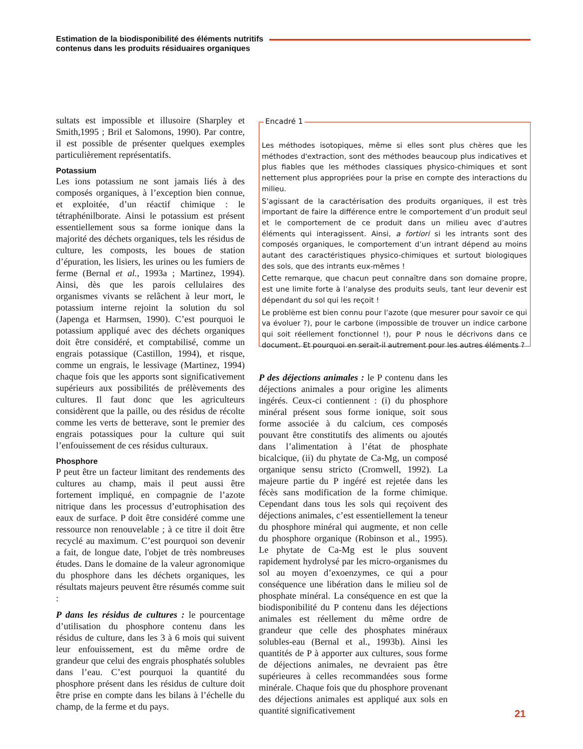Estimation de la biodisponibilité des éléments nutritifs
contenus dans les produits résiduaires organiques
sultats est impossible et illusoire (Sharpley et Smith,1995 ; Bril et Salomons, 1990). Par contre, il est possible de présenter quelques exemples particulièrement représentatifs.
Potassium
Les ions potassium ne sont jamais liés à des composés organiques, à l’exception bien connue, et exploitée, d’un réactif chimique : le tétraphénilborate. Ainsi le potassium est présent essentiellement sous sa forme ionique dans la majorité des déchets organiques, tels les résidus de culture, les composts, les boues de station d’épuration, les lisiers, les urines ou les fumiers de ferme (Bernal et al., 1993a ; Martinez, 1994). Ainsi, dès que les parois cellulaires des organismes vivants se relâchent à leur mort, le potassium interne rejoint la solution du sol (Japenga et Harmsen, 1990). C’est pourquoi le potassium appliqué avec des déchets organiques doit être considéré, et comptabilisé, comme un engrais potassique (Castillon, 1994), et risque, comme un engrais, le lessivage (Martinez, 1994) chaque fois que les apports sont significativement supérieurs aux possibilités de prélèvements des cultures. Il faut donc que les agriculteurs considèrent que la paille, ou des résidus de récolte comme les verts de betterave, sont le premier des engrais potassiques pour la culture qui suit l’enfouissement de ces résidus culturaux.
Phosphore
P peut être un facteur limitant des rendements des cultures au champ, mais il peut aussi être fortement impliqué, en compagnie de l’azote nitrique dans les processus d’eutrophisation des eaux de surface. P doit être considéré comme une ressource non renouvelable ; à ce titre il doit être recyclé au maximum. C’est pourquoi son devenir a fait, de longue date, l'objet de très nombreuses études. Dans le domaine de la valeur agronomique du phosphore dans les déchets organiques, les résultats majeurs peuvent être résumés comme suit :
P dans les résidus de cultures : le pourcentage d’utilisation du phosphore contenu dans les résidus de culture, dans les 3 à 6 mois qui suivent leur enfouissement, est du même ordre de grandeur que celui des engrais phosphatés solubles dans l’eau. C’est pourquoi la quantité du phosphore présent dans les résidus de culture doit être prise en compte dans les bilans à l’échelle du champ, de la ferme et du pays.
Encadré 1
Les méthodes isotopiques, même si elles sont plus chères que les méthodes d'extraction, sont des méthodes beaucoup plus indicatives et plus fiables que les méthodes classiques physico-chimiques et sont nettement plus appropriées pour la prise en compte des interactions du milieu.
S’agissant de la caractérisation des produits organiques, il est très important de faire la différence entre le comportement d’un produit seul et le comportement de ce produit dans un milieu avec d’autres éléments qui interagissent. Ainsi, a fortiori si les intrants sont des composés organiques, le comportement d’un intrant dépend au moins autant des caractéristiques physico-chimiques et surtout biologiques des sols, que des intrants eux-mêmes !
Cette remarque, que chacun peut connaître dans son domaine propre, est une limite forte à l’analyse des produits seuls, tant leur devenir est dépendant du sol qui les reçoit !
Le problème est bien connu pour l’azote (que mesurer pour savoir ce qui va évoluer ?), pour le carbone (impossible de trouver un indice carbone qui soit réellement fonctionnel !), pour P nous le décrivons dans ce document. Et pourquoi en serait-il autrement pour les autres éléments ?
P des déjections animales : le P contenu dans les déjections animales a pour origine les aliments ingérés. Ceux-ci contiennent : (i) du phosphore minéral présent sous forme ionique, soit sous forme associée à du calcium, ces composés pouvant être constitutifs des aliments ou ajoutés dans l’alimentation à l’état de phosphate bicalcique, (ii) du phytate de Ca-Mg, un composé organique sensu stricto (Cromwell, 1992). La majeure partie du P ingéré est rejetée dans les fécès sans modification de la forme chimique. Cependant dans tous les sols qui reçoivent des déjections animales, c’est essentiellement la teneur du phosphore minéral qui augmente, et non celle du phosphore organique (Robinson et al., 1995). Le phytate de Ca-Mg est le plus souvent rapidement hydrolysé par les micro-organismes du sol au moyen d’exoenzymes, ce qui a pour conséquence une libération dans le milieu sol de phosphate minéral. La conséquence en est que la biodisponibilité du P contenu dans les déjections animales est réellement du même ordre de grandeur que celle des phosphates minéraux solubles-eau (Bernal et al., 1993b). Ainsi les quantités de P à apporter aux cultures, sous forme de déjections animales, ne devraient pas être supérieures à celles recommandées sous forme minérale. Chaque fois que du phosphore provenant des déjections animales est appliqué aux sols en quantité significativement
21